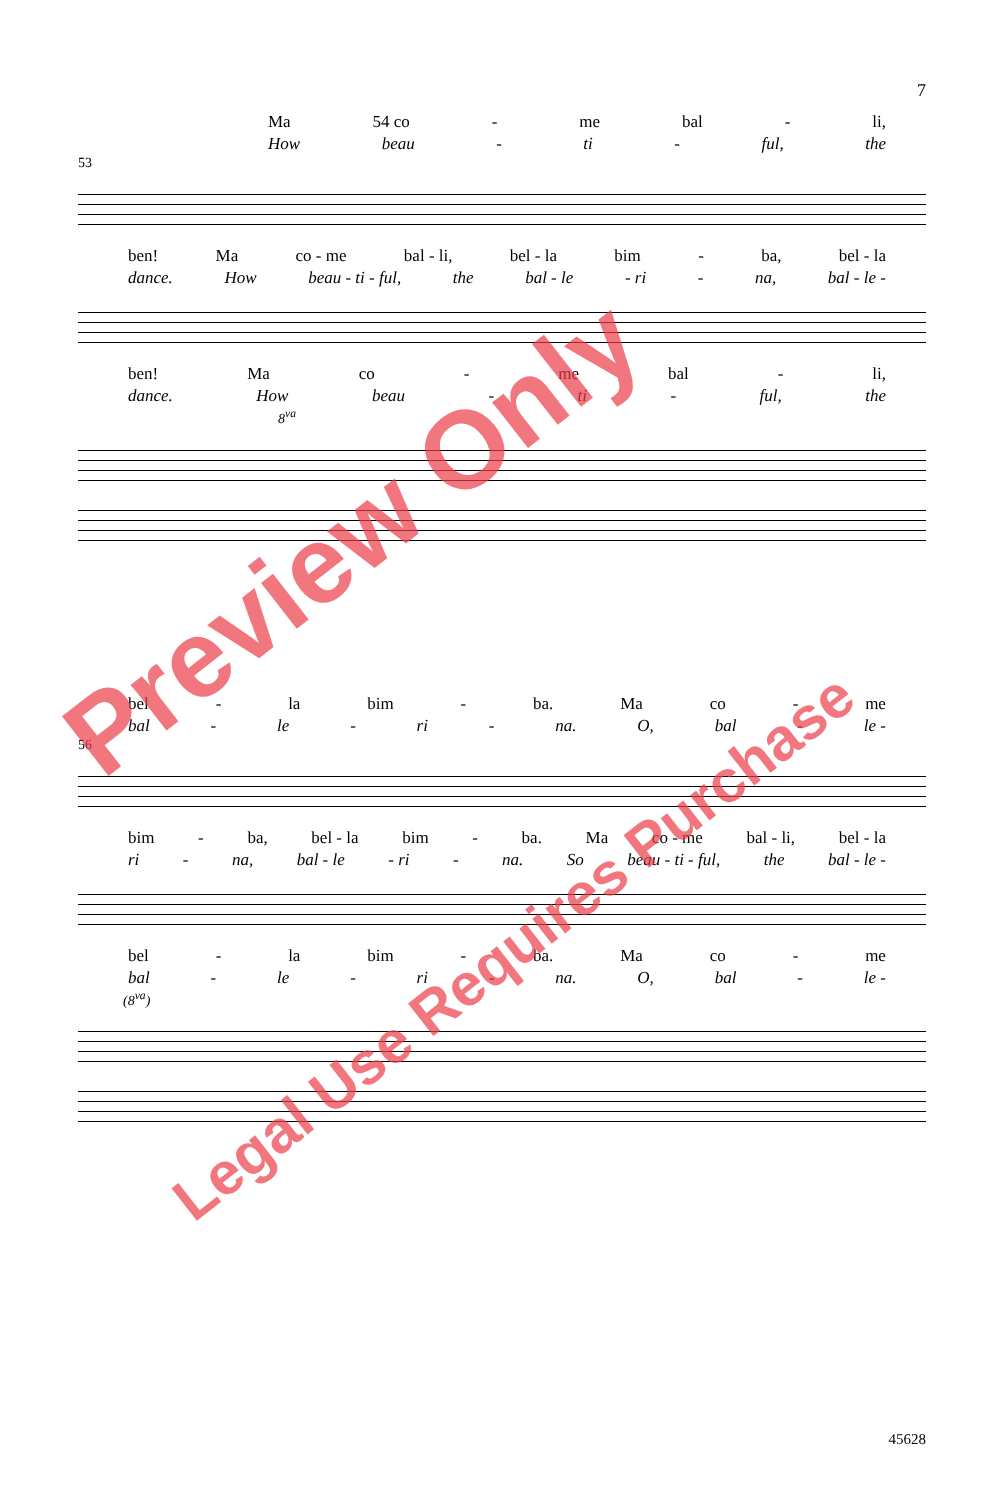7
Ma 54 co - me bal - li,
How beau - ti - ful, the
53
ben! Ma co - me bal - li, bel - la bim - ba, bel - la
dance. How beau - ti - ful, the bal - le - ri - na, bal - le -
ben! Ma co - me bal - li,
dance. How beau - ti - ful, the
8<sup>va</sup>
bel - la bim - ba. Ma co - me
bal - le - ri - na. O, bal - le -
56
bim - ba, bel - la bim - ba. Ma co - me bal - li, bel - la
ri - na, bal - le - ri - na. So beau - ti - ful, the bal - le -
bel - la bim - ba. Ma co - me
bal - le - ri - na. O, bal - le -
(8<sup>va</sup>)
45628
Preview Only
Legal Use Requires Purchase